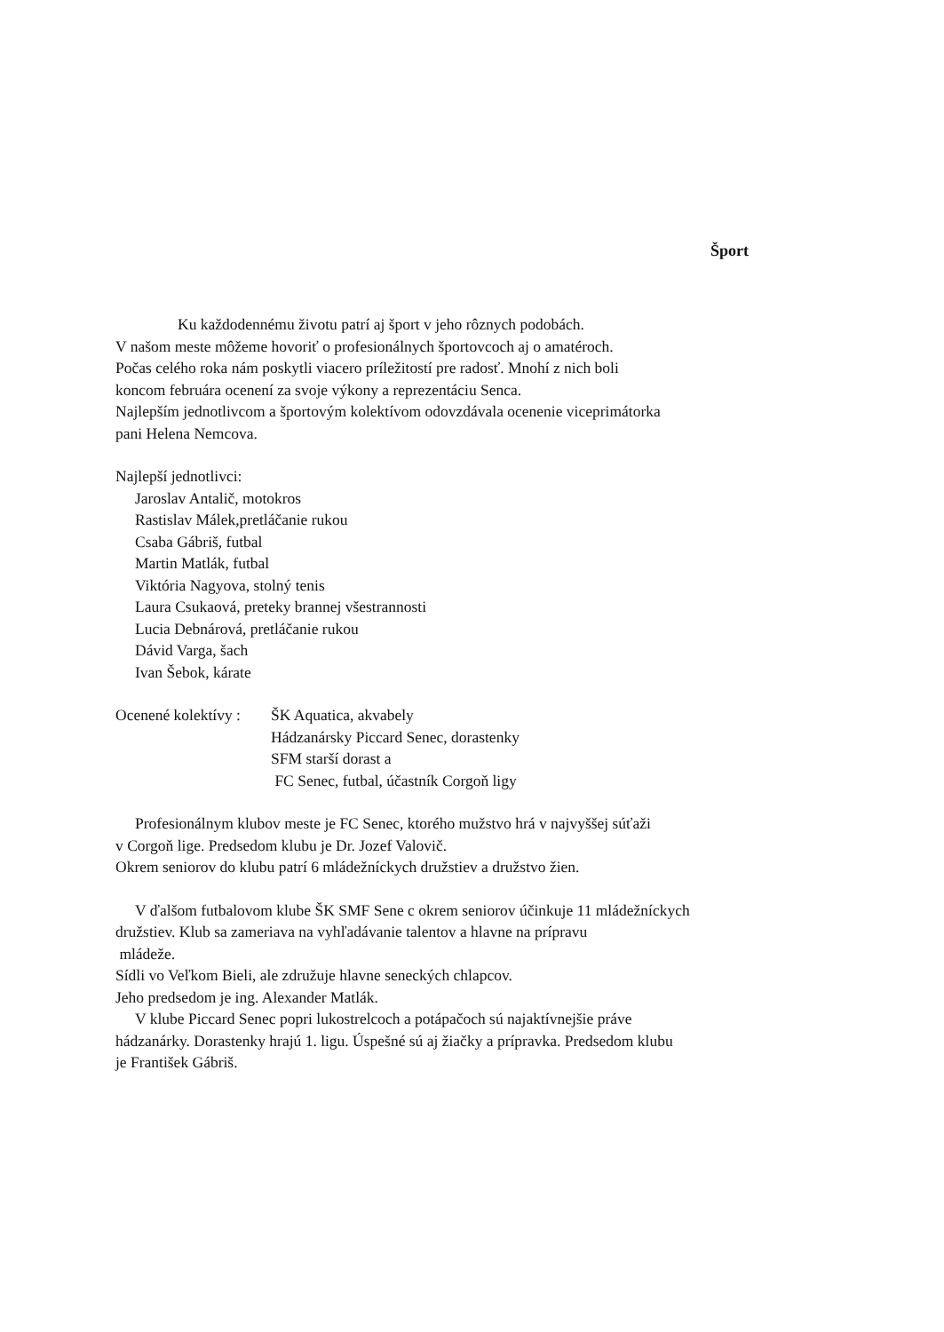Šport
Ku každodennému životu patrí aj šport v jeho rôznych podobách.
V našom meste môžeme hovoriť o profesionálnych športovcoch aj o amatéroch.
Počas celého roka nám poskytli viacero príležitostí pre radosť. Mnohí z nich boli
koncom februára ocenení za svoje výkony a reprezentáciu Senca.
Najlepším jednotlivcom a športovým kolektívom odovzdávala ocenenie viceprimátorka
pani Helena Nemcova.
Najlepší jednotlivci:
Jaroslav Antalič, motokros
Rastislav Málek,pretláčanie rukou
Csaba Gábriš, futbal
Martin Matlák, futbal
Viktória Nagyova, stolný tenis
Laura Csukaová, preteky brannej všestrannosti
Lucia Debnárová, pretláčanie rukou
Dávid Varga, šach
Ivan Šebok, kárate
Ocenené kolektívy :
ŠK Aquatica, akvabely
Hádzanársky Piccard Senec, dorastenky
SFM starší dorast a
FC Senec, futbal, účastník Corgoň ligy
Profesionálnym klubov meste je FC Senec, ktorého mužstvo hrá v najvyššej súťaži
v Corgoň lige. Predsedom klubu je Dr. Jozef Valovič.
Okrem seniorov do klubu patrí 6 mládežníckych družstiev a družstvo žien.
V ďalšom futbalovom klube ŠK SMF Sene c okrem seniorov účinkuje 11 mládežníckych
družstiev. Klub sa zameriava na vyhľadávanie talentov a hlavne na prípravu
mládeže.
Sídli vo Veľkom Bieli, ale združuje hlavne seneckých chlapcov.
Jeho predsedom je ing. Alexander Matlák.
V klube Piccard Senec popri lukostrelcoch a potápačoch sú najaktívnejšie práve
hádzanárky. Dorastenky hrajú 1. ligu. Úspešné sú aj žiačky a prípravka. Predsedom klubu
je František Gábriš.